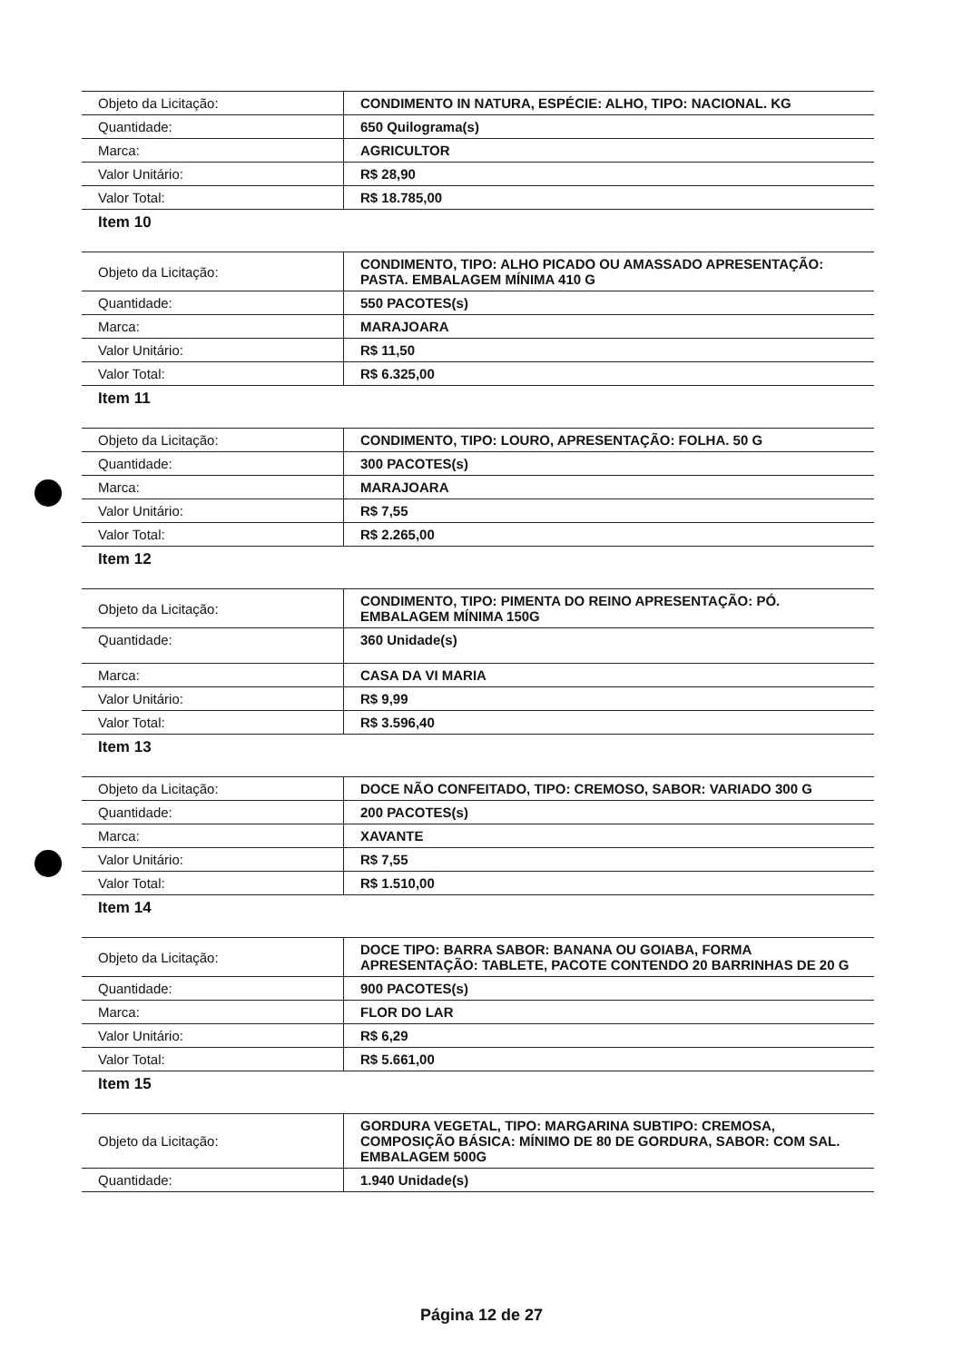| Objeto da Licitação: | CONDIMENTO IN NATURA, ESPÉCIE: ALHO, TIPO: NACIONAL. KG |
| Quantidade: | 650 Quilograma(s) |
| Marca: | AGRICULTOR |
| Valor Unitário: | R$ 28,90 |
| Valor Total: | R$ 18.785,00 |
Item 10
| Objeto da Licitação: | CONDIMENTO, TIPO: ALHO PICADO OU AMASSADO APRESENTAÇÃO: PASTA. EMBALAGEM MÍNIMA 410 G |
| Quantidade: | 550 PACOTES(s) |
| Marca: | MARAJOARA |
| Valor Unitário: | R$ 11,50 |
| Valor Total: | R$ 6.325,00 |
Item 11
| Objeto da Licitação: | CONDIMENTO, TIPO: LOURO, APRESENTAÇÃO: FOLHA. 50 G |
| Quantidade: | 300 PACOTES(s) |
| Marca: | MARAJOARA |
| Valor Unitário: | R$ 7,55 |
| Valor Total: | R$ 2.265,00 |
Item 12
| Objeto da Licitação: | CONDIMENTO, TIPO: PIMENTA DO REINO APRESENTAÇÃO: PÓ. EMBALAGEM MÍNIMA 150G |
| Quantidade: | 360 Unidade(s) |
| Marca: | CASA DA VI MARIA |
| Valor Unitário: | R$ 9,99 |
| Valor Total: | R$ 3.596,40 |
Item 13
| Objeto da Licitação: | DOCE NÃO CONFEITADO, TIPO: CREMOSO, SABOR: VARIADO 300 G |
| Quantidade: | 200 PACOTES(s) |
| Marca: | XAVANTE |
| Valor Unitário: | R$ 7,55 |
| Valor Total: | R$ 1.510,00 |
Item 14
| Objeto da Licitação: | DOCE TIPO: BARRA SABOR: BANANA OU GOIABA, FORMA APRESENTAÇÃO: TABLETE, PACOTE CONTENDO 20 BARRINHAS DE 20 G |
| Quantidade: | 900 PACOTES(s) |
| Marca: | FLOR DO LAR |
| Valor Unitário: | R$ 6,29 |
| Valor Total: | R$ 5.661,00 |
Item 15
| Objeto da Licitação: | GORDURA VEGETAL, TIPO: MARGARINA SUBTIPO: CREMOSA, COMPOSIÇÃO BÁSICA: MÍNIMO DE 80 DE GORDURA, SABOR: COM SAL. EMBALAGEM 500G |
| Quantidade: | 1.940 Unidade(s) |
Página 12 de 27